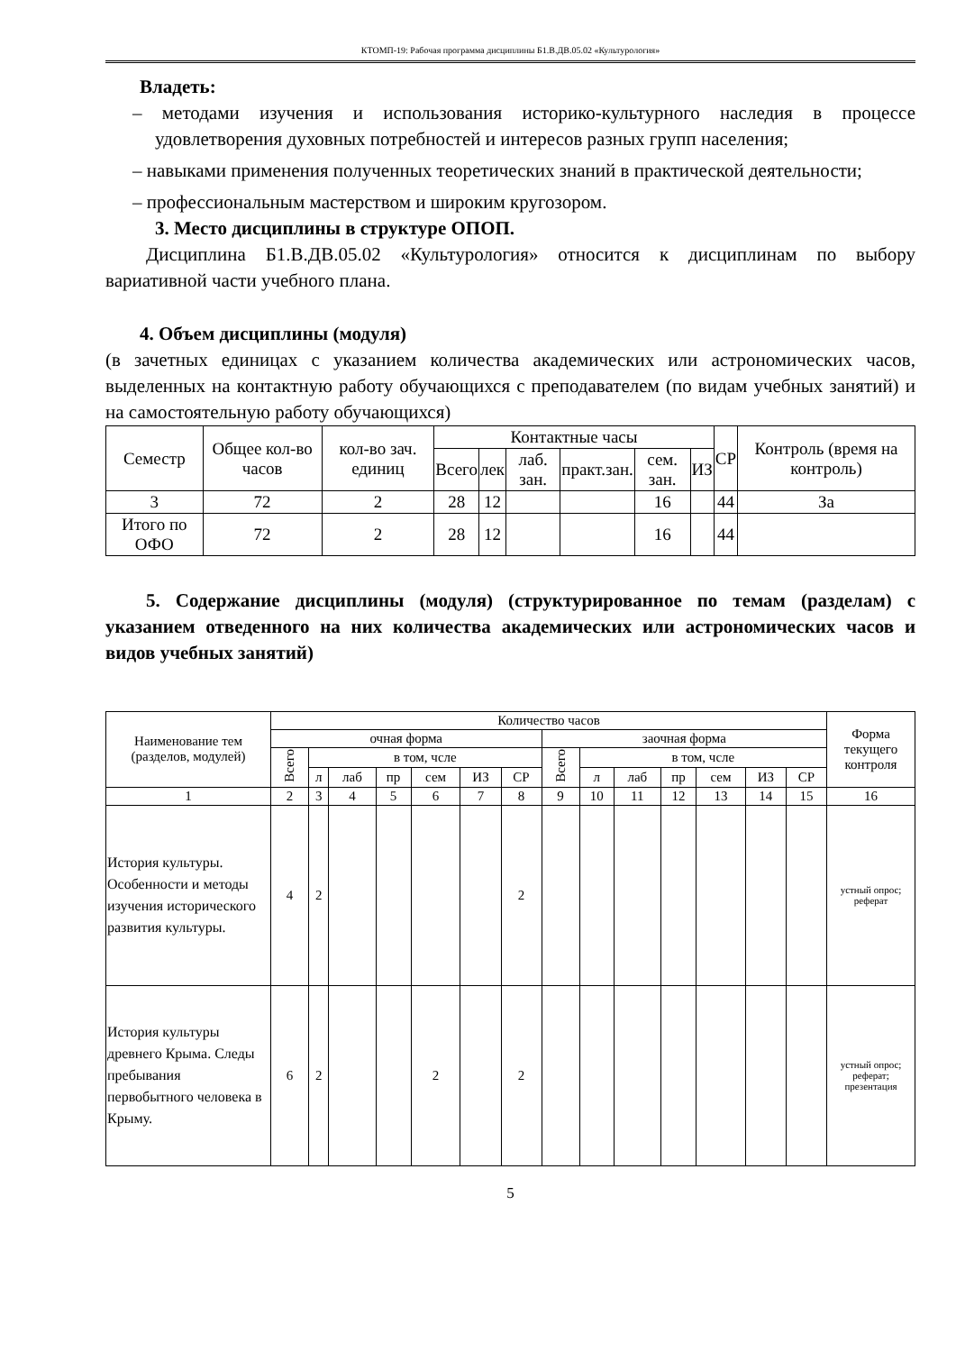КТОМП-19: Рабочая программа дисциплины Б1.В.ДВ.05.02 «Культурология»
Владеть:
– методами изучения и использования историко-культурного наследия в процессе удовлетворения духовных потребностей и интересов разных групп населения;
– навыками применения полученных теоретических знаний в практической деятельности;
– профессиональным мастерством и широким кругозором.
3. Место дисциплины в структуре ОПОП.
Дисциплина Б1.В.ДВ.05.02 «Культурология» относится к дисциплинам по выбору вариативной части учебного плана.
4. Объем дисциплины (модуля)
(в зачетных единицах с указанием количества академических или астрономических часов, выделенных на контактную работу обучающихся с преподавателем (по видам учебных занятий) и на самостоятельную работу обучающихся)
| Семестр | Общее кол-во часов | кол-во зач. единиц | Контактные часы | | | | | | СР | Контроль (время на контроль) |
| | | | Всего | лек | лаб. зан. | практ.зан. | сем. зан. | ИЗ | | |
| 3 | 72 | 2 | 28 | 12 | | | 16 | | 44 | За |
| Итого по ОФО | 72 | 2 | 28 | 12 | | | 16 | | 44 | |
5. Содержание дисциплины (модуля) (структурированное по темам (разделам) с указанием отведенного на них количества академических или астрономических часов и видов учебных занятий)
| Наименование тем (разделов, модулей) | Количество часов | | | | | | | | | | | | | | Форма текущего контроля |
| | очная форма | | | | | | | заочная форма | | | | | | | |
| | Всего | в том, чсле | | | | | | Всего | в том, чсле | | | | | | |
| | | л | лаб | пр | сем | ИЗ | СР | | л | лаб | пр | сем | ИЗ | СР | |
| 1 | 2 | 3 | 4 | 5 | 6 | 7 | 8 | 9 | 10 | 11 | 12 | 13 | 14 | 15 | 16 |
| История культуры. Особенности и методы изучения исторического развития культуры. | 4 | 2 | | | | | 2 | | | | | | | | устный опрос; реферат |
| История культуры древнего Крыма. Следы пребывания первобытного человека в Крыму. | 6 | 2 | | | 2 | | 2 | | | | | | | | устный опрос; реферат; презентация |
5